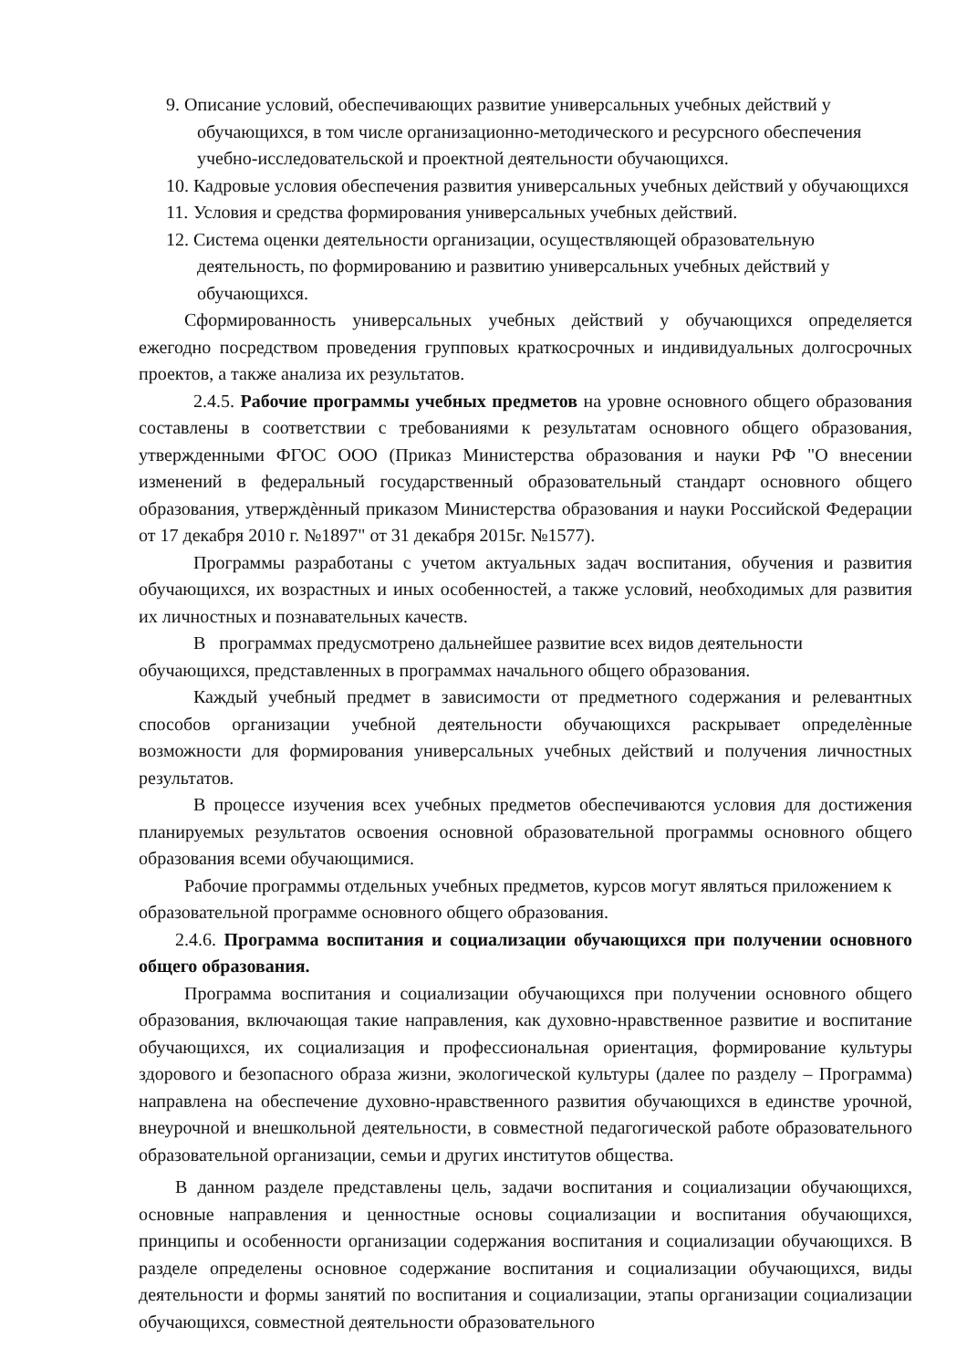9. Описание условий, обеспечивающих развитие универсальных учебных действий у обучающихся, в том числе организационно-методического и ресурсного обеспечения учебно-исследовательской и проектной деятельности обучающихся.
10. Кадровые условия обеспечения развития универсальных учебных действий у обучающихся
11. Условия и средства формирования универсальных учебных действий.
12. Система оценки деятельности организации, осуществляющей образовательную деятельность, по формированию и развитию универсальных учебных действий у обучающихся.
Сформированность универсальных учебных действий у обучающихся определяется ежегодно посредством проведения групповых краткосрочных и индивидуальных долгосрочных проектов, а также анализа их результатов.
2.4.5. Рабочие программы учебных предметов на уровне основного общего образования составлены в соответствии с требованиями к результатам основного общего образования, утвержденными ФГОС ООО (Приказ Министерства образования и науки РФ "О внесении изменений в федеральный государственный образовательный стандарт основного общего образования, утверждѐнный приказом Министерства образования и науки Российской Федерации от 17 декабря 2010 г. №1897" от 31 декабря 2015г. №1577).
Программы разработаны с учетом актуальных задач воспитания, обучения и развития обучающихся, их возрастных и иных особенностей, а также условий, необходимых для развития их личностных и познавательных качеств.
В программах предусмотрено дальнейшее развитие всех видов деятельности обучающихся, представленных в программах начального общего образования.
Каждый учебный предмет в зависимости от предметного содержания и релевантных способов организации учебной деятельности обучающихся раскрывает определѐнные возможности для формирования универсальных учебных действий и получения личностных результатов.
В процессе изучения всех учебных предметов обеспечиваются условия для достижения планируемых результатов освоения основной образовательной программы основного общего образования всеми обучающимися.
Рабочие программы отдельных учебных предметов, курсов могут являться приложением к образовательной программе основного общего образования.
2.4.6. Программа воспитания и социализации обучающихся при получении основного общего образования.
Программа воспитания и социализации обучающихся при получении основного общего образования, включающая такие направления, как духовно-нравственное развитие и воспитание обучающихся, их социализация и профессиональная ориентация, формирование культуры здорового и безопасного образа жизни, экологической культуры (далее по разделу – Программа) направлена на обеспечение духовно-нравственного развития обучающихся в единстве урочной, внеурочной и внешкольной деятельности, в совместной педагогической работе образовательного образовательной организации, семьи и других институтов общества.
В данном разделе представлены цель, задачи воспитания и социализации обучающихся, основные направления и ценностные основы социализации и воспитания обучающихся, принципы и особенности организации содержания воспитания и социализации обучающихся. В разделе определены основное содержание воспитания и социализации обучающихся, виды деятельности и формы занятий по воспитания и социализации, этапы организации социализации обучающихся, совместной деятельности образовательного